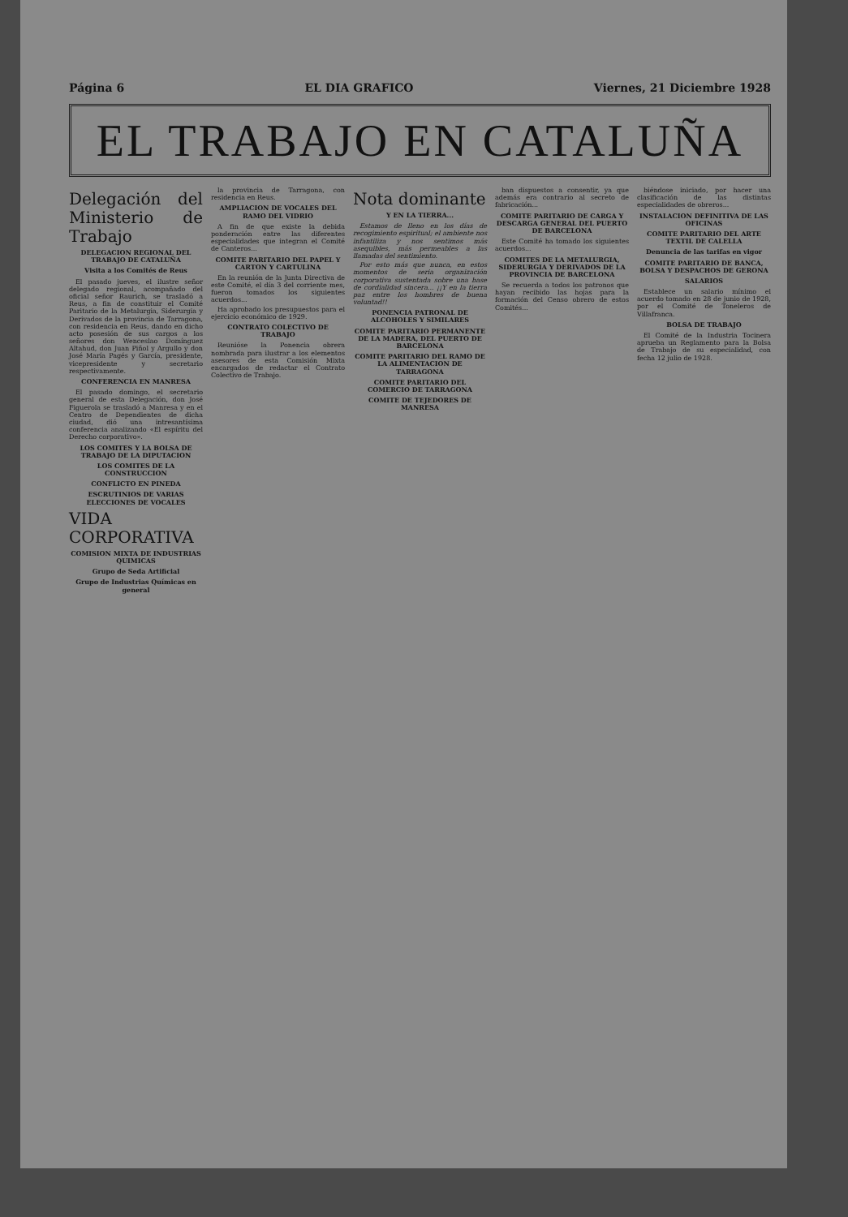Página 6 EL DIA GRAFICO Viernes, 21 Diciembre 1928
EL TRABAJO EN CATALUÑA
Delegación del Ministerio de Trabajo
DELEGACION REGIONAL DEL TRABAJO DE CATALUÑA
Visita a los Comités de Reus
El pasado jueves, el ilustre señor delegado regional, acompañado del oficial señor Raurich, se trasladó a Reus, a fin de constituir el Comité Paritario de la Metalurgia, Siderurgia y Derivados de la provincia de Tarragona, con residencia en Reus, dando en dicho acto posesión de sus cargos a los señores don Wenceslao Domínguez Altahud, don Juan Piñol y Argullo y don José María Pagés y García, presidente, vicepresidente y secretario respectivamente.
CONFERENCIA EN MANRESA
El pasado domingo, el secretario general de esta Delegación, don José Figuerola se trasladó a Manresa y en el Centro de Dependientes de dicha ciudad, dió una intresantísima conferencia analizando «El espíritu del Derecho corporativo».
LOS COMITES Y LA BOLSA DE TRABAJO DE LA DIPUTACION
LOS COMITES DE LA CONSTRUCCION
CONFLICTO EN PINEDA
ESCRUTINIOS DE VARIAS ELECCIONES DE VOCALES
VIDA CORPORATIVA
COMISION MIXTA DE INDUSTRIAS QUIMICAS
Grupo de Seda Artificial
Grupo de Industrias Químicas en general
la provincia de Tarragona, con residencia en Reus.
AMPLIACION DE VOCALES DEL RAMO DEL VIDRIO
A fin de que existe la debida ponderación entre las diferentes especialidades que integran el Comité de Canteros...
COMITE PARITARIO DEL PAPEL Y CARTON Y CARTULINA
En la reunión de la Junta Directiva de este Comité, el día 3 del corriente mes, fueron tomados los siguientes acuerdos...
Ha aprobado los presupuestos para el ejercicio económico de 1929.
CONTRATO COLECTIVO DE TRABAJO
Reunióse la Ponencia obrera nombrada para ilustrar a los elementos asesores de esta Comisión Mixta encargados de redactar el Contrato Colectivo de Trabajo.
Nota dominante
Y EN LA TIERRA...
Estamos de lleno en los días de recogimiento espiritual; el ambiente nos infantiliza y nos sentimos más asequibles, más permeables a las llamadas del sentimiento.
Por esto más que nunca, en estos momentos de seria organización corporativa sustentada sobre una base de cordialidad sincera... ¡¡Y en la tierra paz entre los hombres de buena voluntad!!
PONENCIA PATRONAL DE ALCOHOLES Y SIMILARES
COMITE PARITARIO PERMANENTE DE LA MADERA, DEL PUERTO DE BARCELONA
COMITE PARITARIO DEL RAMO DE LA ALIMENTACION DE TARRAGONA
COMITE PARITARIO DEL COMERCIO DE TARRAGONA
COMITE DE TEJEDORES DE MANRESA
ban dispuestos a consentir, ya que además era contrario al secreto de fabricación...
COMITE PARITARIO DE CARGA Y DESCARGA GENERAL DEL PUERTO DE BARCELONA
Este Comité ha tomado los siguientes acuerdos...
COMITES DE LA METALURGIA, SIDERURGIA Y DERIVADOS DE LA PROVINCIA DE BARCELONA
Se recuerda a todos los patronos que hayan recibido las hojas para la formación del Censo obrero de estos Comités...
biéndose iniciado, por hacer una clasificación de las distintas especialidades de obreros...
INSTALACION DEFINITIVA DE LAS OFICINAS
COMITE PARITARIO DEL ARTE TEXTIL DE CALELLA
Denuncia de las tarifas en vigor
COMITE PARITARIO DE BANCA, BOLSA Y DESPACHOS DE GERONA
SALARIOS
Establece un salario mínimo el acuerdo tomado en 28 de junio de 1928, por el Comité de Toneleros de Villafranca.
BOLSA DE TRABAJO
El Comité de la Industria Tocinera aprueba un Reglamento para la Bolsa de Trabajo de su especialidad, con fecha 12 julio de 1928.